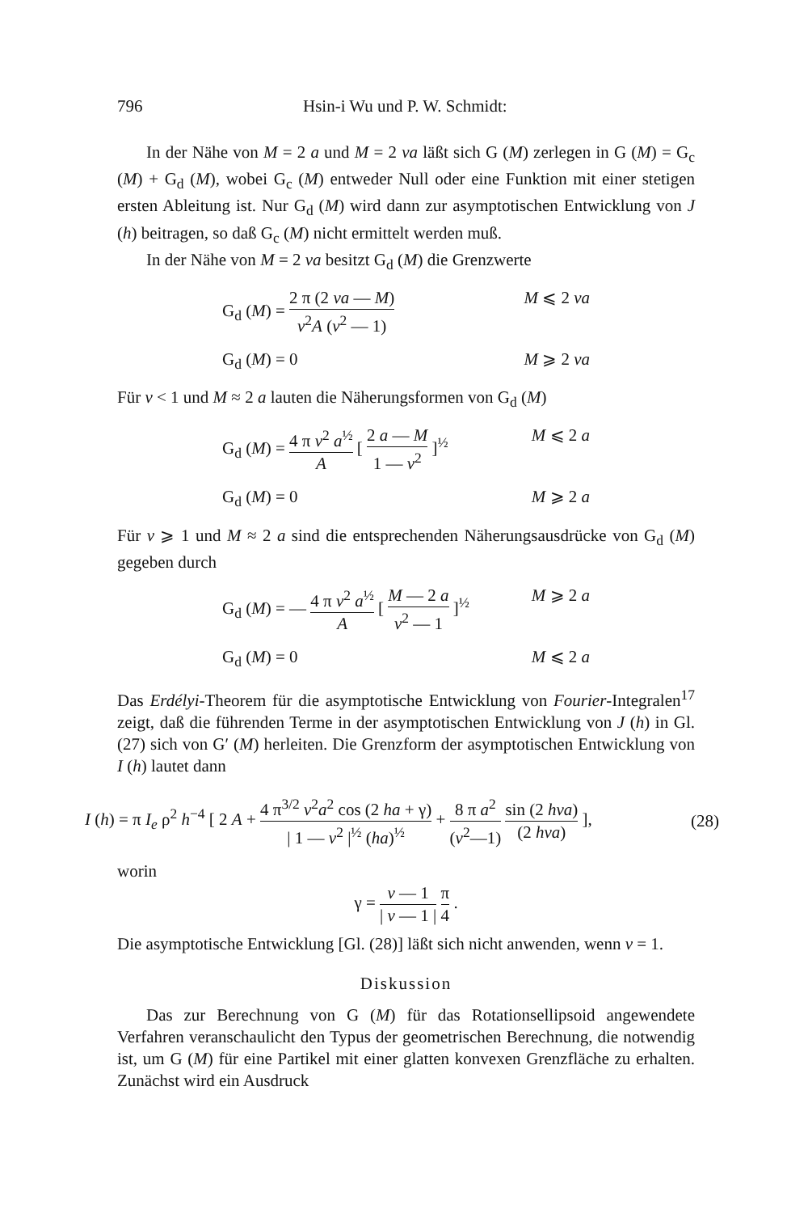796 Hsin-i Wu und P. W. Schmidt:
In der Nähe von M = 2 a und M = 2 va läßt sich G (M) zerlegen in G (M) = G<sub>c</sub> (M) + G<sub>d</sub> (M), wobei G<sub>c</sub> (M) entweder Null oder eine Funktion mit einer stetigen ersten Ableitung ist. Nur G<sub>d</sub> (M) wird dann zur asymptotischen Entwicklung von J (h) beitragen, so daß G<sub>c</sub> (M) nicht ermittelt werden muß.
In der Nähe von M = 2 va besitzt G<sub>d</sub> (M) die Grenzwerte
G<sub>d</sub> (M) = 2 π (2 va — M) v<sup>2</sup>A (v<sup>2</sup> — 1) M ⩽ 2 va
G<sub>d</sub> (M) = 0 M ⩾ 2 va
Für v < 1 und M ≈ 2 a lauten die Näherungsformen von G<sub>d</sub> (M)
G<sub>d</sub> (M) = 4 π v<sup>2</sup> a<sup>½</sup> A [ 2 a — M 1 — v<sup>2</sup> ]<sup>½</sup> M ⩽ 2 a
G<sub>d</sub> (M) = 0 M ⩾ 2 a
Für v ⩾ 1 und M ≈ 2 a sind die entsprechenden Näherungsausdrücke von G<sub>d</sub> (M) gegeben durch
G<sub>d</sub> (M) = — 4 π v<sup>2</sup> a<sup>½</sup> A [ M — 2 a v<sup>2</sup> — 1 ]<sup>½</sup> M ⩾ 2 a
G<sub>d</sub> (M) = 0 M ⩽ 2 a
Das Erdélyi-Theorem für die asymptotische Entwicklung von Fourier-Integralen<sup>17</sup> zeigt, daß die führenden Terme in der asymptotischen Entwicklung von J (h) in Gl. (27) sich von G′ (M) herleiten. Die Grenzform der asymptotischen Entwicklung von I (h) lautet dann
I (h) = π I<sub>e</sub> ρ<sup>2</sup> h<sup>−4</sup> [ 2 A + 4 π<sup>3/2</sup> v<sup>2</sup>a<sup>2</sup> cos (2 ha + γ) | 1 — v<sup>2</sup> |<sup>½</sup> (ha)<sup>½</sup> + 8 π a<sup>2</sup> (v<sup>2</sup>—1) sin (2 hva) (2 hva) ], (28)
worin
γ = v — 1 | v — 1 | π 4 .
Die asymptotische Entwicklung [Gl. (28)] läßt sich nicht anwenden, wenn v = 1.
Diskussion
Das zur Berechnung von G (M) für das Rotationsellipsoid angewendete Verfahren veranschaulicht den Typus der geometrischen Berechnung, die notwendig ist, um G (M) für eine Partikel mit einer glatten konvexen Grenzfläche zu erhalten. Zunächst wird ein Ausdruck